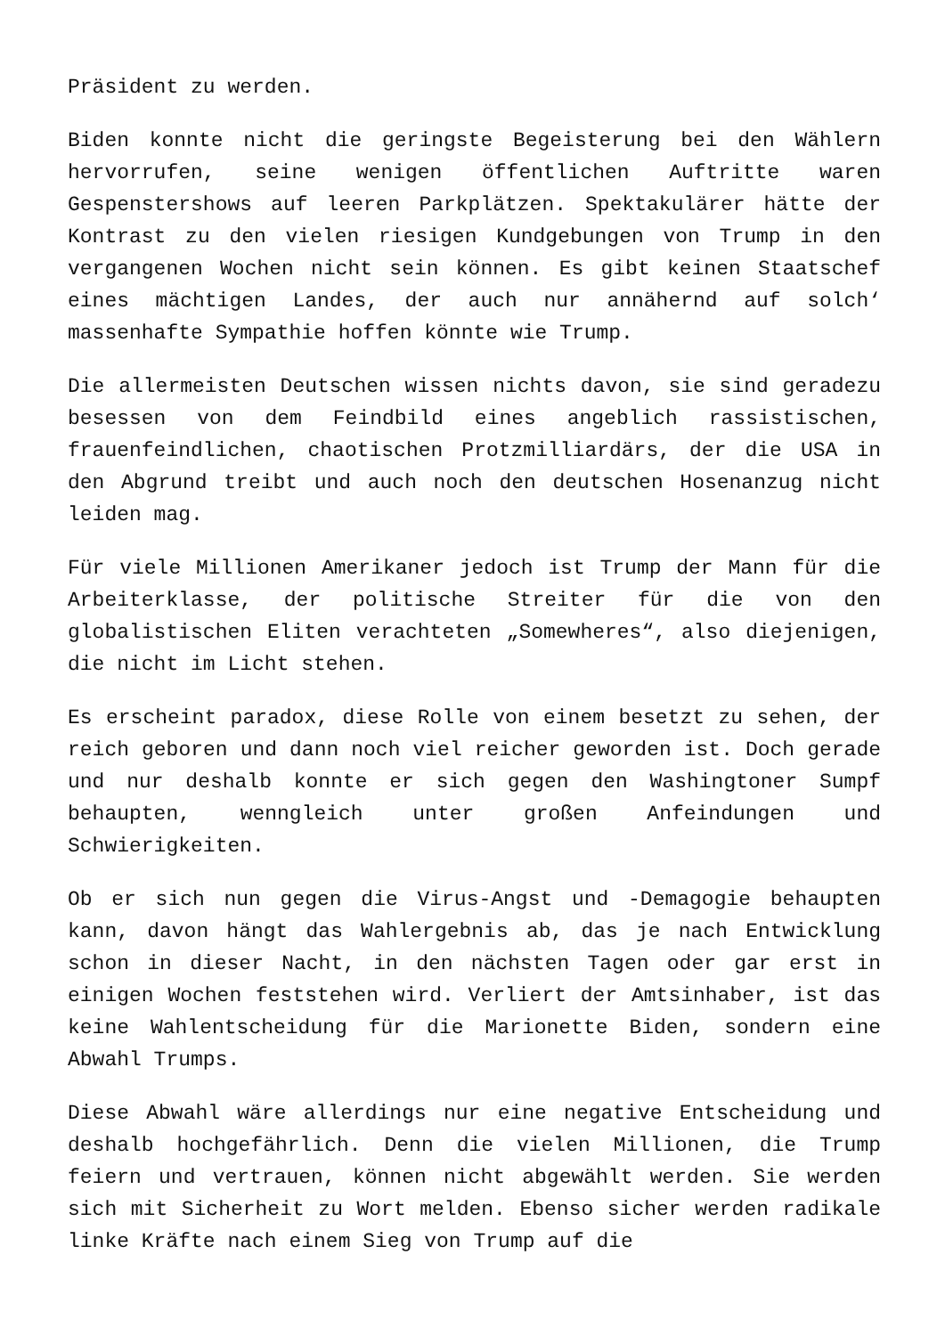Präsident zu werden.
Biden konnte nicht die geringste Begeisterung bei den Wählern hervorrufen, seine wenigen öffentlichen Auftritte waren Gespenstershows auf leeren Parkplätzen. Spektakulärer hätte der Kontrast zu den vielen riesigen Kundgebungen von Trump in den vergangenen Wochen nicht sein können. Es gibt keinen Staatschef eines mächtigen Landes, der auch nur annähernd auf solch‘ massenhafte Sympathie hoffen könnte wie Trump.
Die allermeisten Deutschen wissen nichts davon, sie sind geradezu besessen von dem Feindbild eines angeblich rassistischen, frauenfeindlichen, chaotischen Protzmilliardärs, der die USA in den Abgrund treibt und auch noch den deutschen Hosenanzug nicht leiden mag.
Für viele Millionen Amerikaner jedoch ist Trump der Mann für die Arbeiterklasse, der politische Streiter für die von den globalistischen Eliten verachteten „Somewheres“, also diejenigen, die nicht im Licht stehen.
Es erscheint paradox, diese Rolle von einem besetzt zu sehen, der reich geboren und dann noch viel reicher geworden ist. Doch gerade und nur deshalb konnte er sich gegen den Washingtoner Sumpf behaupten, wenngleich unter großen Anfeindungen und Schwierigkeiten.
Ob er sich nun gegen die Virus-Angst und -Demagogie behaupten kann, davon hängt das Wahlergebnis ab, das je nach Entwicklung schon in dieser Nacht, in den nächsten Tagen oder gar erst in einigen Wochen feststehen wird. Verliert der Amtsinhaber, ist das keine Wahlentscheidung für die Marionette Biden, sondern eine Abwahl Trumps.
Diese Abwahl wäre allerdings nur eine negative Entscheidung und deshalb hochgefährlich. Denn die vielen Millionen, die Trump feiern und vertrauen, können nicht abgewählt werden. Sie werden sich mit Sicherheit zu Wort melden. Ebenso sicher werden radikale linke Kräfte nach einem Sieg von Trump auf die